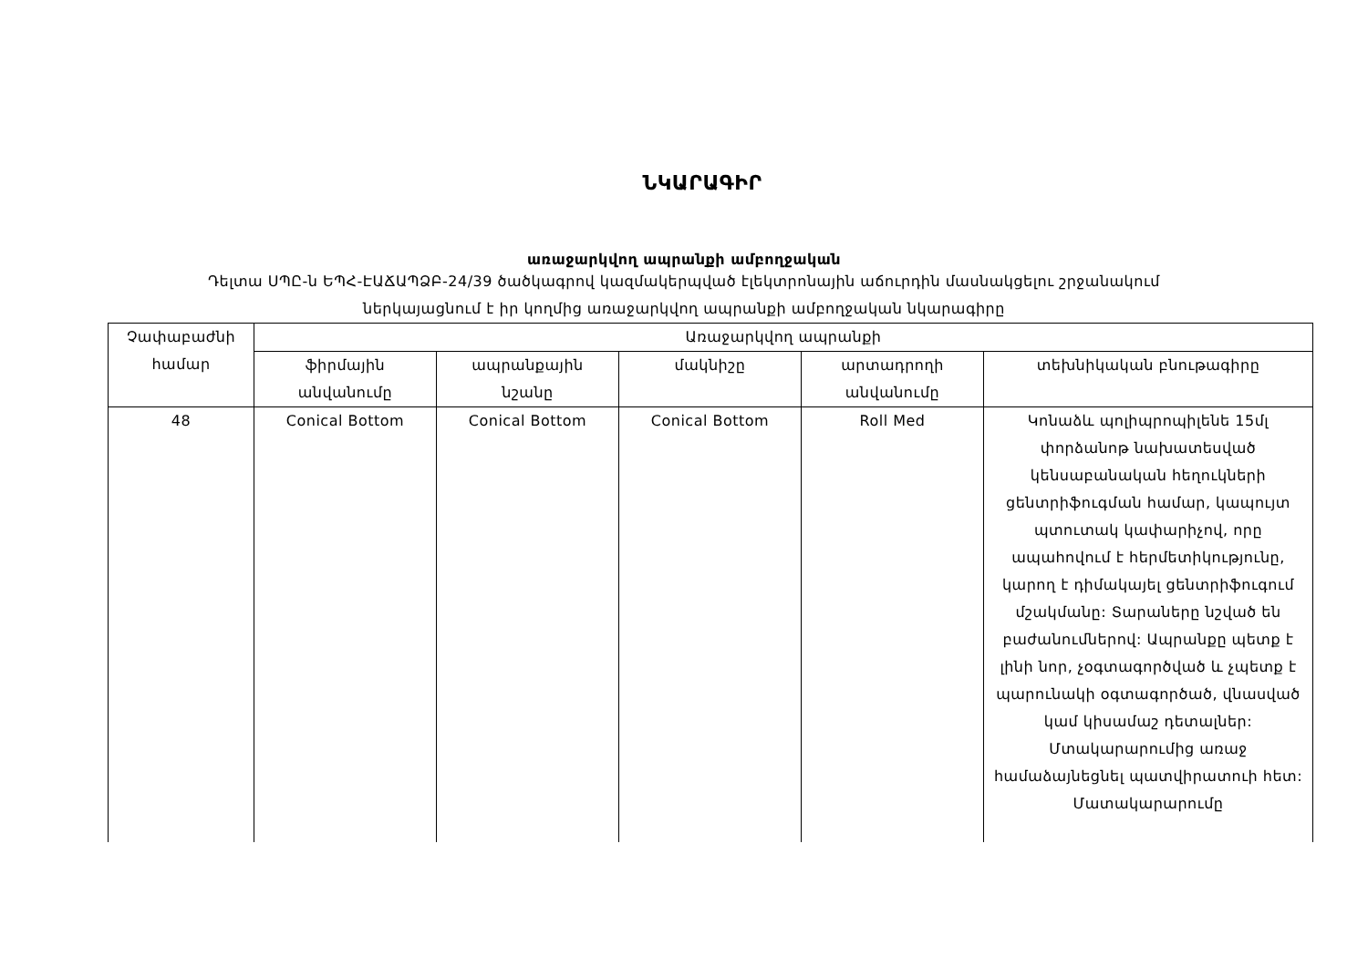ՆԿԱՐԱԳԻՐ
առաջարկվող ապրանքի ամբողջական
Դելտա ՍՊԸ-ն ԵՊՀ-ԷԱՃԱՊՁԲ-24/39 ծածկագրով կազմակերպված էլեկտրոնային աճուրդին մասնակցելու շրջանակում
ներկայացնում է իր կողմից առաջարկվող ապրանքի ամբողջական նկարագիրը
| Չափաբաժնի համար | Առաջարկվող ապրանքի | | | | |
| --- | --- | --- | --- | --- | --- |
| | ֆիրմային անվանումը | ապրանքային նշանը | մակնիշը | արտադրողի անվանումը | տեխնիկական բնութագիրը |
| 48 | Conical Bottom | Conical Bottom | Conical Bottom | Roll Med | Կոնաձև պոլիպրոպիլենե 15մլ փորձանոթ նախատեսված կենսաբանական հեղուկների ցենտրիֆուգման համար, կապույտ պտուտակ կափարիչով, որը ապահովում է հերմետիկությունը, կարող է դիմակայել ցենտրիֆուգում մշակմանը: Տարաները նշված են բաժանումներով: Ապրանքը պետք է լինի նոր, չօգտագործված և չպետք է պարունակի օգտագործած, վնասված կամ կիսամաշ դետալներ: Մտակարարումից առաջ համաձայնեցնել պատվիրատուի հետ: Մատակարարումը |